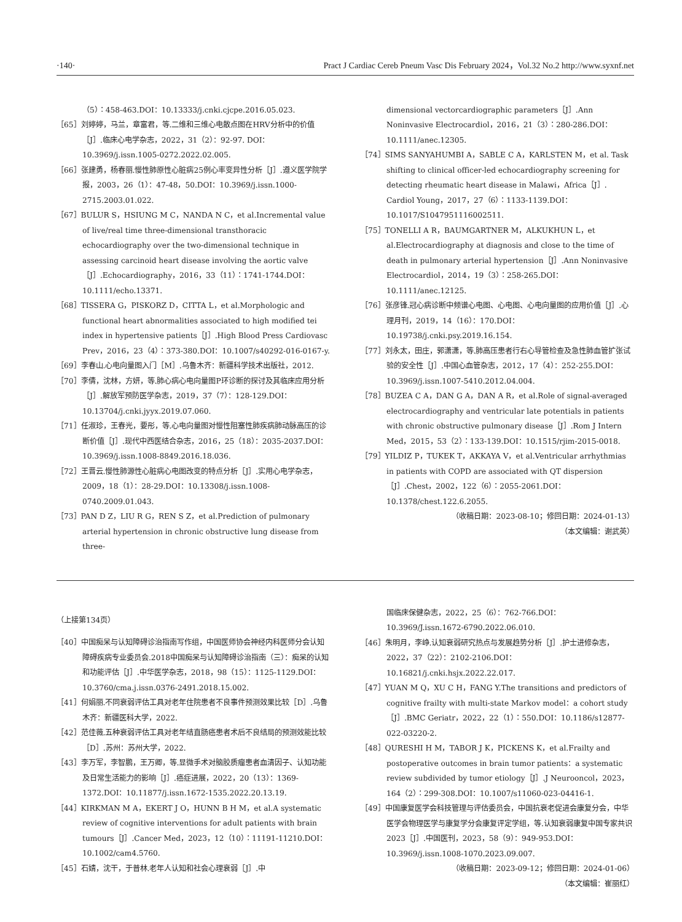·140· Pract J Cardiac Cereb Pneum Vasc Dis February 2024，Vol.32 No.2 http://www.syxnf.net
（5）：458-463.DOI：10.13333/j.cnki.cjcpe.2016.05.023.
［65］刘婷婷，马兰，章富君，等.二维和三维心电散点图在HRV分析中的价值［J］.临床心电学杂志，2022，31（2）：92-97. DOI：10.3969/j.issn.1005-0272.2022.02.005.
［66］张建勇，杨春丽.慢性肺原性心脏病25例心率变异性分析［J］.遵义医学院学报，2003，26（1）：47-48，50.DOI：10.3969/j.issn.1000-2715.2003.01.022.
［67］BULUR S，HSIUNG M C，NANDA N C，et al.Incremental value of live/real time three-dimensional transthoracic echocardiography over the two-dimensional technique in assessing carcinoid heart disease involving the aortic valve［J］.Echocardiography，2016，33（11）：1741-1744.DOI：10.1111/echo.13371.
［68］TISSERA G，PISKORZ D，CITTA L，et al.Morphologic and functional heart abnormalities associated to high modified tei index in hypertensive patients［J］.High Blood Press Cardiovasc Prev，2016，23（4）：373-380.DOI：10.1007/s40292-016-0167-y.
［69］李春山.心电向量图入门［M］.乌鲁木齐：新疆科学技术出版社，2012.
［70］李倩，沈林，方妍，等.肺心病心电向量图P环诊断的探讨及其临床应用分析［J］.解放军预防医学杂志，2019，37（7）：128-129.DOI：10.13704/j.cnki.jyyx.2019.07.060.
［71］任淑珍，王春光，要彤，等.心电向量图对慢性阻塞性肺疾病肺动脉高压的诊断价值［J］.现代中西医结合杂志，2016，25（18）：2035-2037.DOI：10.3969/j.issn.1008-8849.2016.18.036.
［72］王晋云.慢性肺源性心脏病心电图改变的特点分析［J］.实用心电学杂志，2009，18（1）：28-29.DOI：10.13308/j.issn.1008-0740.2009.01.043.
［73］PAN D Z，LIU R G，REN S Z，et al.Prediction of pulmonary arterial hypertension in chronic obstructive lung disease from three-
dimensional vectorcardiographic parameters［J］.Ann Noninvasive Electrocardiol，2016，21（3）：280-286.DOI：10.1111/anec.12305.
［74］SIMS SANYAHUMBI A，SABLE C A，KARLSTEN M，et al. Task shifting to clinical officer-led echocardiography screening for detecting rheumatic heart disease in Malawi，Africa［J］. Cardiol Young，2017，27（6）：1133-1139.DOI：10.1017/S1047951116002511.
［75］TONELLI A R，BAUMGARTNER M，ALKUKHUN L，et al.Electrocardiography at diagnosis and close to the time of death in pulmonary arterial hypertension［J］.Ann Noninvasive Electrocardiol，2014，19（3）：258-265.DOI：10.1111/anec.12125.
［76］张彦锋.冠心病诊断中频谱心电图、心电图、心电向量图的应用价值［J］.心理月刊，2019，14（16）：170.DOI：10.19738/j.cnki.psy.2019.16.154.
［77］刘永太，田庄，郭潇潇，等.肺高压患者行右心导管检查及急性肺血管扩张试验的安全性［J］.中国心血管杂志，2012，17（4）：252-255.DOI：10.3969/j.issn.1007-5410.2012.04.004.
［78］BUZEA C A，DAN G A，DAN A R，et al.Role of signal-averaged electrocardiography and ventricular late potentials in patients with chronic obstructive pulmonary disease［J］.Rom J Intern Med，2015，53（2）：133-139.DOI：10.1515/rjim-2015-0018.
［79］YILDIZ P，TUKEK T，AKKAYA V，et al.Ventricular arrhythmias in patients with COPD are associated with QT dispersion［J］.Chest，2002，122（6）：2055-2061.DOI：10.1378/chest.122.6.2055.
（收稿日期：2023-08-10；修回日期：2024-01-13）
（本文编辑：谢武英）
（上接第134页）
［40］中国痴呆与认知障碍诊治指南写作组，中国医师协会神经内科医师分会认知障碍疾病专业委员会.2018中国痴呆与认知障碍诊治指南（三）：痴呆的认知和功能评估［J］.中华医学杂志，2018，98（15）：1125-1129.DOI：10.3760/cma.j.issn.0376-2491.2018.15.002.
［41］何娟丽.不同衰弱评估工具对老年住院患者不良事件预测效果比较［D］.乌鲁木齐：新疆医科大学，2022.
［42］范佳薇.五种衰弱评估工具对老年结直肠癌患者术后不良结局的预测效能比较［D］.苏州：苏州大学，2022.
［43］李万军，李智鹏，王万卿，等.显微手术对脑胶质瘤患者血清因子、认知功能及日常生活能力的影响［J］.癌症进展，2022，20（13）：1369-1372.DOI：10.11877/j.issn.1672-1535.2022.20.13.19.
［44］KIRKMAN M A，EKERT J O，HUNN B H M，et al.A systematic review of cognitive interventions for adult patients with brain tumours［J］.Cancer Med，2023，12（10）：11191-11210.DOI：10.1002/cam4.5760.
［45］石婧，沈干，于普林.老年人认知和社会心理衰弱［J］.中
国临床保健杂志，2022，25（6）：762-766.DOI：10.3969/J.issn.1672-6790.2022.06.010.
［46］朱明月，李峥.认知衰弱研究热点与发展趋势分析［J］.护士进修杂志，2022，37（22）：2102-2106.DOI：10.16821/j.cnki.hsjx.2022.22.017.
［47］YUAN M Q，XU C H，FANG Y.The transitions and predictors of cognitive frailty with multi-state Markov model：a cohort study［J］.BMC Geriatr，2022，22（1）：550.DOI：10.1186/s12877-022-03220-2.
［48］QURESHI H M，TABOR J K，PICKENS K，et al.Frailty and postoperative outcomes in brain tumor patients：a systematic review subdivided by tumor etiology［J］.J Neurooncol，2023，164（2）：299-308.DOI：10.1007/s11060-023-04416-1.
［49］中国康复医学会科技管理与评估委员会，中国抗衰老促进会康复分会，中华医学会物理医学与康复学分会康复评定学组，等.认知衰弱康复中国专家共识2023［J］.中国医刊，2023，58（9）：949-953.DOI：10.3969/j.issn.1008-1070.2023.09.007.
（收稿日期：2023-09-12；修回日期：2024-01-06）
（本文编辑：崔丽红）